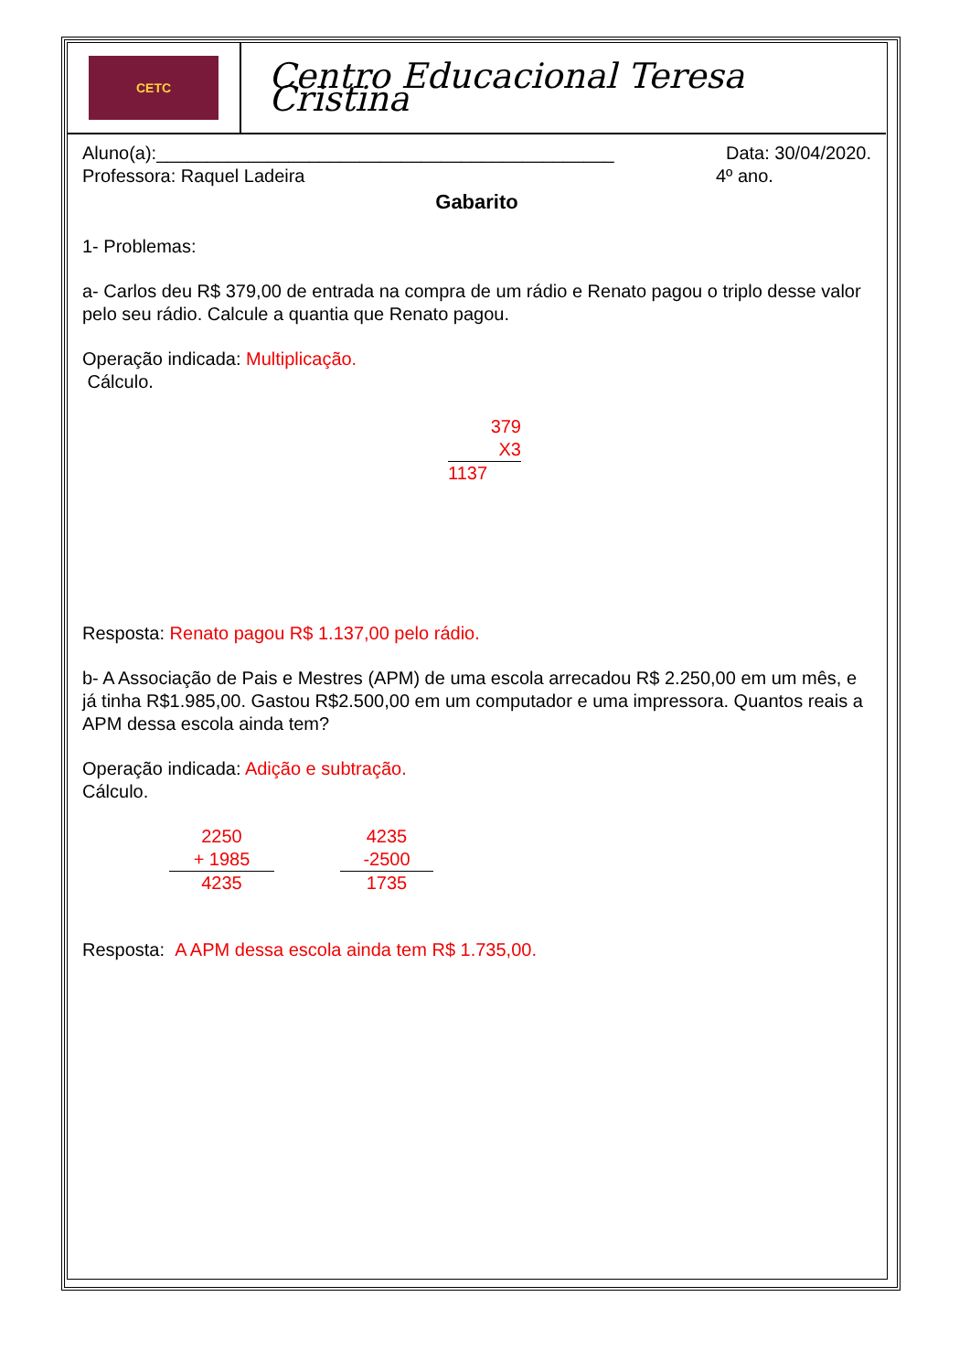CETC
Centro Educacional Teresa Cristina
Aluno(a):_____________________________________________ Data: 30/04/2020.
Professora: Raquel Ladeira 4º ano.
Gabarito
1- Problemas:
a- Carlos deu R$ 379,00 de entrada na compra de um rádio e Renato pagou o triplo desse valor pelo seu rádio. Calcule a quantia que Renato pagou.
Operação indicada: Multiplicação.
Cálculo.
379
X3
1137
Resposta: Renato pagou R$ 1.137,00 pelo rádio.
b- A Associação de Pais e Mestres (APM) de uma escola arrecadou R$ 2.250,00 em um mês, e já tinha R$1.985,00. Gastou R$2.500,00 em um computador e uma impressora. Quantos reais a APM dessa escola ainda tem?
Operação indicada: Adição e subtração.
Cálculo.
2250
+ 1985
4235
4235
-2500
1735
Resposta: A APM dessa escola ainda tem R$ 1.735,00.